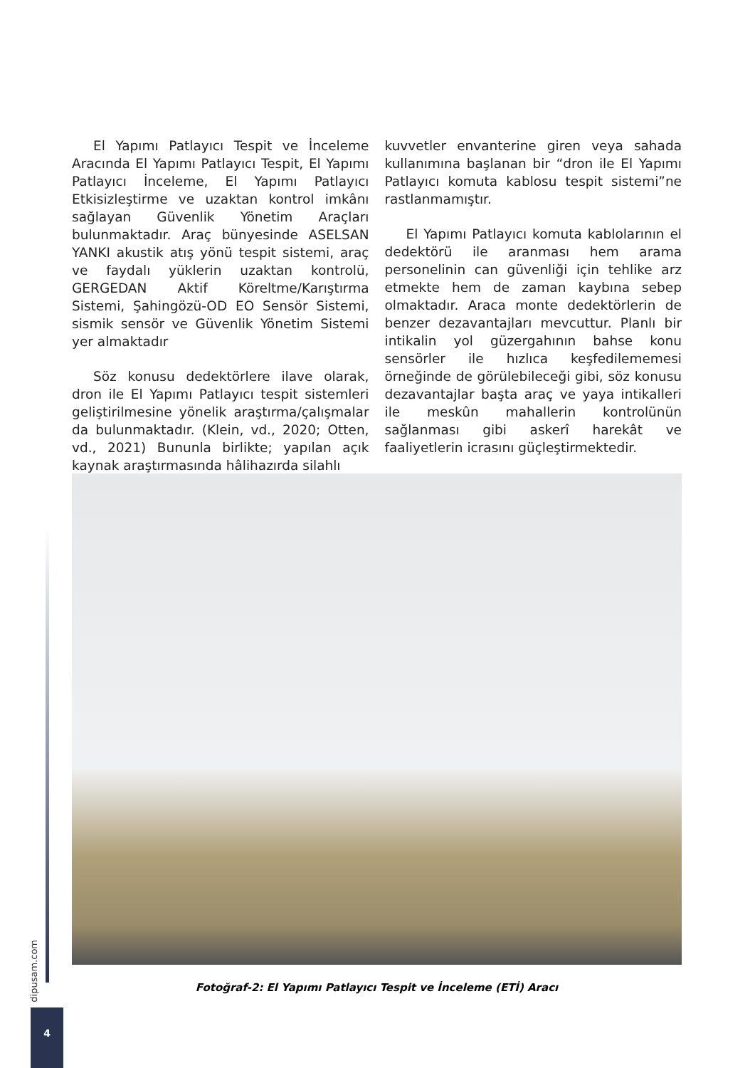El Yapımı Patlayıcı Tespit ve İnceleme Aracında El Yapımı Patlayıcı Tespit, El Yapımı Patlayıcı İnceleme, El Yapımı Patlayıcı Etkisizleştirme ve uzaktan kontrol imkânı sağlayan Güvenlik Yönetim Araçları bulunmaktadır. Araç bünyesinde ASELSAN YANKI akustik atış yönü tespit sistemi, araç ve faydalı yüklerin uzaktan kontrolü, GERGEDAN Aktif Köreltme/Karıştırma Sistemi, Şahingözü-OD EO Sensör Sistemi, sismik sensör ve Güvenlik Yönetim Sistemi yer almaktadır
Söz konusu dedektörlere ilave olarak, dron ile El Yapımı Patlayıcı tespit sistemleri geliştirilmesine yönelik araştırma/çalışmalar da bulunmaktadır. (Klein, vd., 2020; Otten, vd., 2021) Bununla birlikte; yapılan açık kaynak araştırmasında hâlihazırda silahlı
kuvvetler envanterine giren veya sahada kullanımına başlanan bir “dron ile El Yapımı Patlayıcı komuta kablosu tespit sistemi”ne rastlanmamıştır.
El Yapımı Patlayıcı komuta kablolarının el dedektörü ile aranması hem arama personelinin can güvenliği için tehlike arz etmekte hem de zaman kaybına sebep olmaktadır. Araca monte dedektörlerin de benzer dezavantajları mevcuttur. Planlı bir intikalin yol güzergahının bahse konu sensörler ile hızlıca keşfedilememesi örneğinde de görülebileceği gibi, söz konusu dezavantajlar başta araç ve yaya intikalleri ile meskûn mahallerin kontrolünün sağlanması gibi askerî harekât ve faaliyetlerin icrasını güçleştirmektedir.
Fotoğraf-2: El Yapımı Patlayıcı Tespit ve İnceleme (ETİ) Aracı
dipusam.com
4